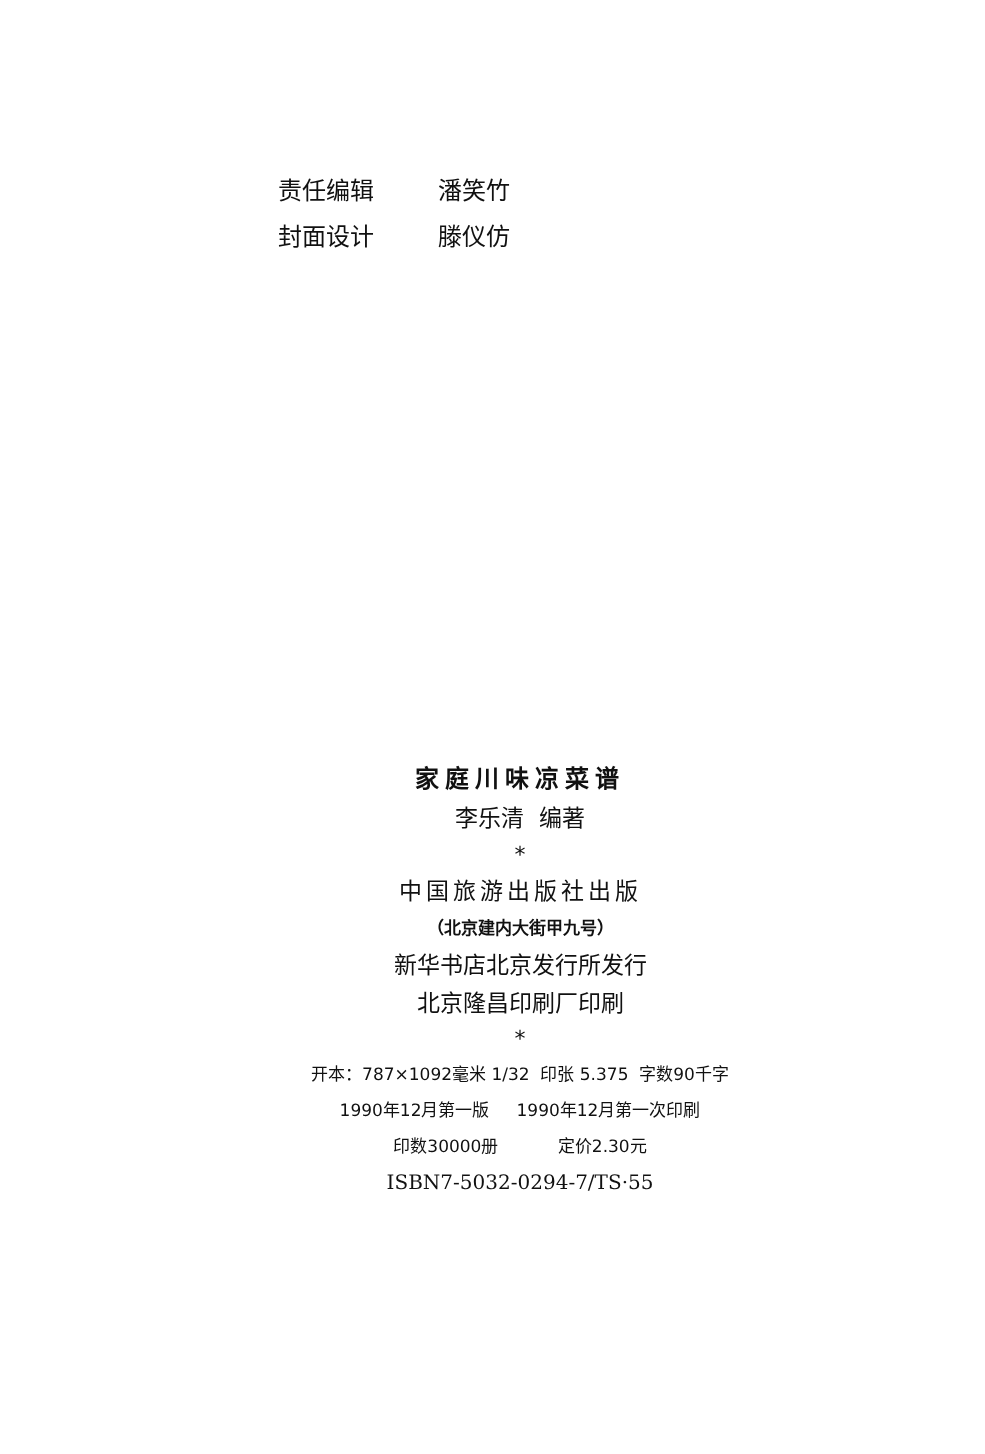责任编辑 潘笑竹
封面设计 滕仪仿
家庭川味凉菜谱
李乐清 编著
*
中国旅游出版社出版
（北京建内大街甲九号）
新华书店北京发行所发行
北京隆昌印刷厂印刷
*
开本：787×1092毫米 1/32 印张 5.375 字数90千字
1990年12月第一版 1990年12月第一次印刷
印数30000册 定价2.30元
ISBN7-5032-0294-7/TS·55